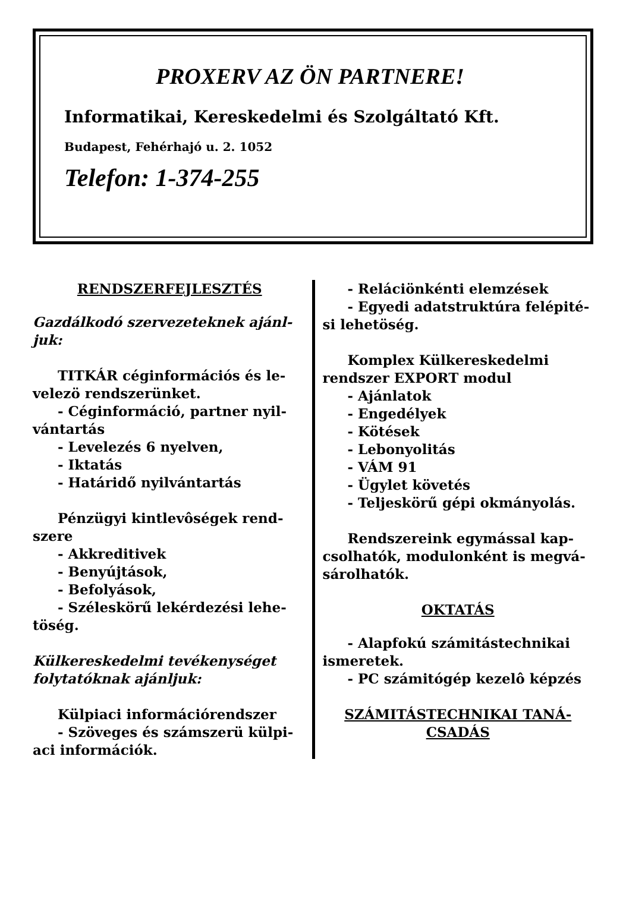PROXERV AZ ÖN PARTNERE!
Informatikai, Kereskedelmi és Szolgáltató Kft.
Budapest, Fehérhajó u. 2. 1052
Telefon: 1-374-255
RENDSZERFEJLESZTÉS
Gazdálkodó szervezeteknek ajánl-juk:
TITKÁR céginformációs és le-
velezö rendszerünket.
- Céginformáció, partner nyil-
vántartás
- Levelezés 6 nyelven,
- Iktatás
- Határidő nyilvántartás
Pénzügyi kintlevôségek rend-
szere
- Akkreditivek
- Benyújtások,
- Befolyások,
- Széleskörű lekérdezési lehe-
töség.
Külkereskedelmi tevékenységet folytatóknak ajánljuk:
Külpiaci információrendszer
- Szöveges és számszerü külpi-
aci információk.
- Reláciönkénti elemzések
- Egyedi adatstruktúra felépité-
si lehetöség.
Komplex Külkereskedelmi
rendszer EXPORT modul
- Ajánlatok
- Engedélyek
- Kötések
- Lebonyolitás
- VÁM 91
- Ügylet követés
- Teljeskörű gépi okmányolás.
Rendszereink egymással kap-
csolhatók, modulonként is megvá-
sárolhatók.
OKTATÁS
- Alapfokú számitástechnikai
ismeretek.
- PC számitógép kezelô képzés
SZÁMITÁSTECHNIKAI TANÁ-CSADÁS